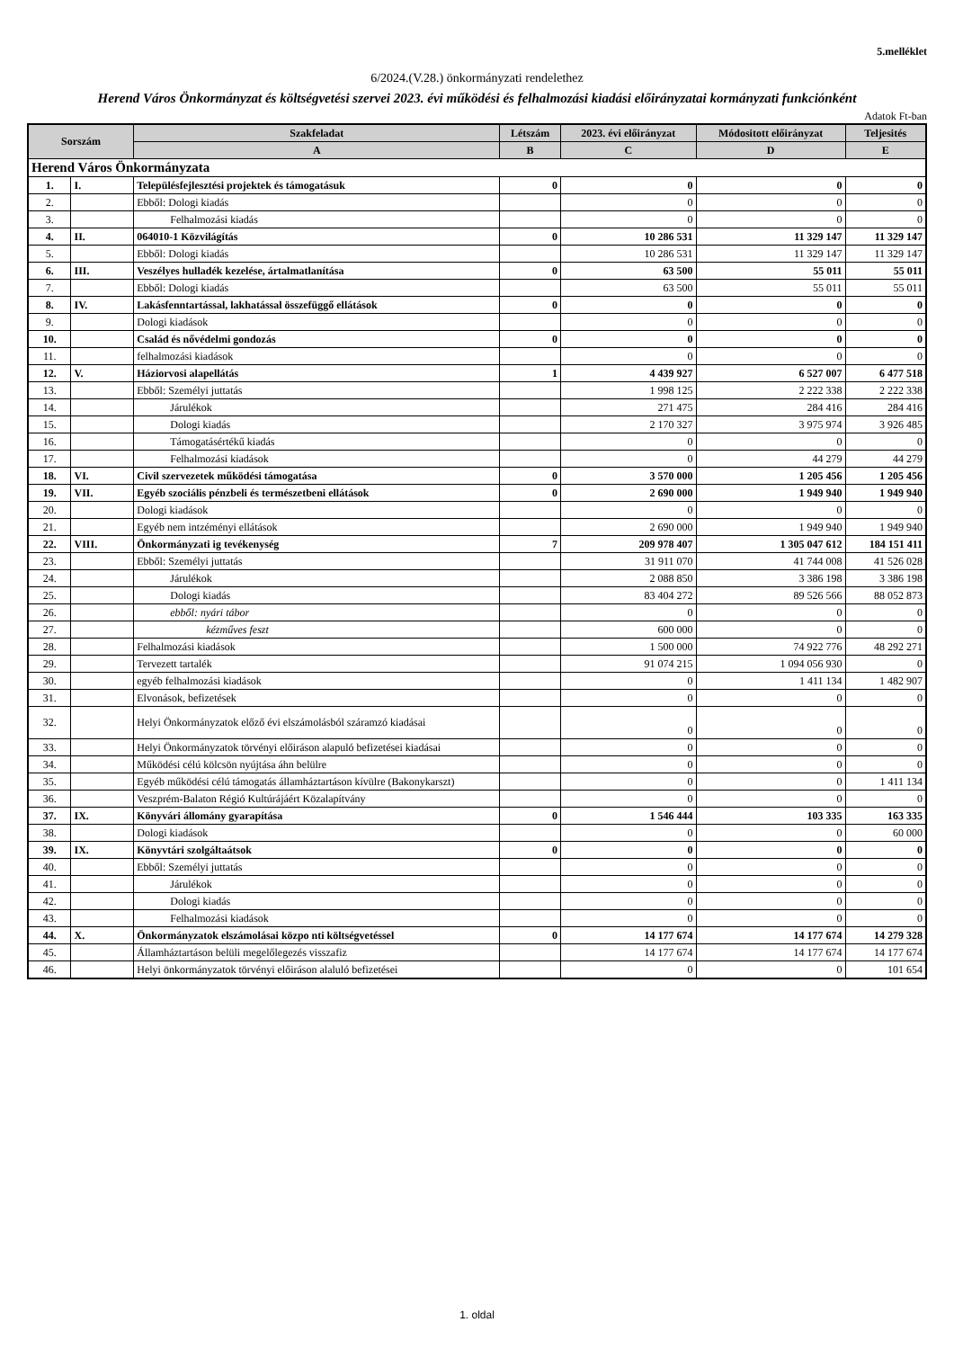5.melléklet
6/2024.(V.28.) önkormányzati rendelethez
Herend Város Önkormányzat és költségvetési szervei 2023. évi működési és felhalmozási kiadási előirányzatai kormányzati funkciónként
Adatok Ft-ban
| Sorszám | | Szakfeladat | Létszám | 2023. évi előirányzat | Módositott előirányzat | Teljesités |
| --- | --- | --- | --- | --- | --- | --- |
| | | A | B | C | D | E |
| Herend Város Önkormányzata | | | | | | |
| 1. | I. | Településfejlesztési projektek és támogatásuk | 0 | 0 | 0 | 0 |
| 2. | | Ebből: Dologi kiadás | | 0 | 0 | 0 |
| 3. | | Felhalmozási kiadás | | 0 | 0 | 0 |
| 4. | II. | 064010-1 Közvilágítás | 0 | 10 286 531 | 11 329 147 | 11 329 147 |
| 5. | | Ebből: Dologi kiadás | | 10 286 531 | 11 329 147 | 11 329 147 |
| 6. | III. | Veszélyes hulladék kezelése, ártalmatlanítása | 0 | 63 500 | 55 011 | 55 011 |
| 7. | | Ebből: Dologi kiadás | | 63 500 | 55 011 | 55 011 |
| 8. | IV. | Lakásfenntartással, lakhatással összefüggő ellátások | 0 | 0 | 0 | 0 |
| 9. | | Dologi kiadások | | 0 | 0 | 0 |
| 10. | | Család és nővédelmi gondozás | 0 | 0 | 0 | 0 |
| 11. | | felhalmozási kiadások | | 0 | 0 | 0 |
| 12. | V. | Háziorvosi alapellátás | 1 | 4 439 927 | 6 527 007 | 6 477 518 |
| 13. | | Ebből: Személyi juttatás | | 1 998 125 | 2 222 338 | 2 222 338 |
| 14. | | Járulékok | | 271 475 | 284 416 | 284 416 |
| 15. | | Dologi kiadás | | 2 170 327 | 3 975 974 | 3 926 485 |
| 16. | | Támogatásértékű kiadás | | 0 | 0 | 0 |
| 17. | | Felhalmozási kiadások | | 0 | 44 279 | 44 279 |
| 18. | VI. | Civil szervezetek működési támogatása | 0 | 3 570 000 | 1 205 456 | 1 205 456 |
| 19. | VII. | Egyéb szociális pénzbeli és természetbeni ellátások | 0 | 2 690 000 | 1 949 940 | 1 949 940 |
| 20. | | Dologi kiadások | | 0 | 0 | 0 |
| 21. | | Egyéb nem intzéményi ellátások | | 2 690 000 | 1 949 940 | 1 949 940 |
| 22. | VIII. | Önkormányzati ig tevékenység | 7 | 209 978 407 | 1 305 047 612 | 184 151 411 |
| 23. | | Ebből: Személyi juttatás | | 31 911 070 | 41 744 008 | 41 526 028 |
| 24. | | Járulékok | | 2 088 850 | 3 386 198 | 3 386 198 |
| 25. | | Dologi kiadás | | 83 404 272 | 89 526 566 | 88 052 873 |
| 26. | | ebből: nyári tábor | | 0 | 0 | 0 |
| 27. | | kézműves feszt | | 600 000 | 0 | 0 |
| 28. | | Felhalmozási kiadások | | 1 500 000 | 74 922 776 | 48 292 271 |
| 29. | | Tervezett tartalék | | 91 074 215 | 1 094 056 930 | 0 |
| 30. | | egyéb felhalmozási kiadások | | 0 | 1 411 134 | 1 482 907 |
| 31. | | Elvonások, befizetések | | 0 | 0 | 0 |
| 32. | | Helyi Önkormányzatok előző évi elszámolásból száramzó kiadásai | | 0 | 0 | 0 |
| 33. | | Helyi Önkormányzatok törvényi előiráson alapuló befizetései kiadásai | | 0 | 0 | 0 |
| 34. | | Működési célú kölcsön nyújtása áhn belülre | | 0 | 0 | 0 |
| 35. | | Egyéb működési célú támogatás államháztartáson kívülre (Bakonykarszt) | | 0 | 0 | 1 411 134 |
| 36. | | Veszprém-Balaton Régió Kultúrájáért Közalapítvány | | 0 | 0 | 0 |
| 37. | IX. | Könyvári állomány gyarapítása | 0 | 1 546 444 | 103 335 | 163 335 |
| 38. | | Dologi kiadások | | 0 | 0 | 60 000 |
| 39. | IX. | Könyvtári szolgáltaátsok | 0 | 0 | 0 | 0 |
| 40. | | Ebből: Személyi juttatás | | 0 | 0 | 0 |
| 41. | | Járulékok | | 0 | 0 | 0 |
| 42. | | Dologi kiadás | | 0 | 0 | 0 |
| 43. | | Felhalmozási kiadások | | 0 | 0 | 0 |
| 44. | X. | Önkormányzatok elszámolásai közpo nti költségvetéssel | 0 | 14 177 674 | 14 177 674 | 14 279 328 |
| 45. | | Államháztartáson belüli megelőlegezés visszafiz | | 14 177 674 | 14 177 674 | 14 177 674 |
| 46. | | Helyi önkormányzatok törvényi előiráson alaluló befizetései | | 0 | 0 | 101 654 |
1. oldal